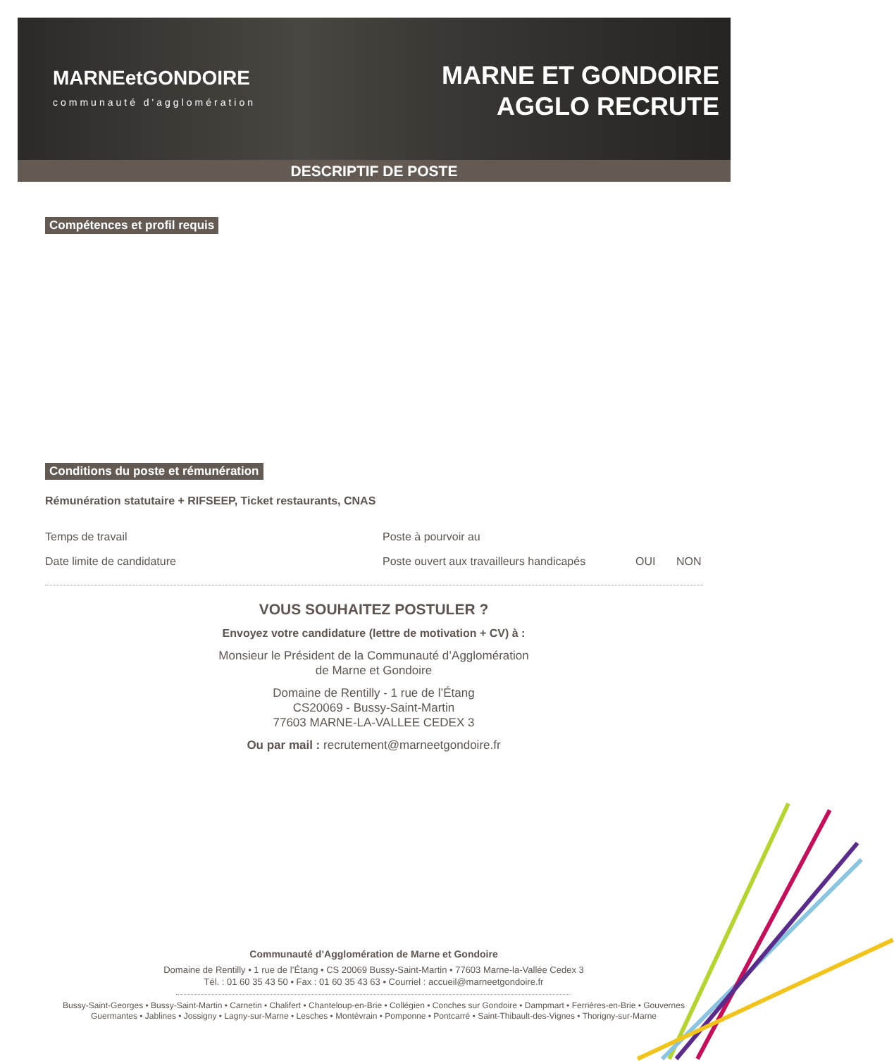MARNEetGONDOIRE
communauté d'agglomération
MARNE ET GONDOIRE
AGGLO RECRUTE
DESCRIPTIF DE POSTE
Compétences et profil requis
Conditions du poste et rémunération
Rémunération statutaire + RIFSEEP, Ticket restaurants, CNAS
Temps de travail Poste à pourvoir au
Date limite de candidature
Poste ouvert aux travailleurs handicapés
OUI NON
VOUS SOUHAITEZ POSTULER ?
Envoyez votre candidature (lettre de motivation + CV) à :
Monsieur le Président de la Communauté d’Agglomération
de Marne et Gondoire
Domaine de Rentilly - 1 rue de l’Étang
CS20069 - Bussy-Saint-Martin
77603 MARNE-LA-VALLEE CEDEX 3
Ou par mail : recrutement@marneetgondoire.fr
Communauté d’Agglomération de Marne et Gondoire
Domaine de Rentilly • 1 rue de l’Étang • CS 20069 Bussy-Saint-Martin • 77603 Marne-la-Vallée Cedex 3
Tél. : 01 60 35 43 50 • Fax : 01 60 35 43 63 • Courriel : accueil@marneetgondoire.fr
Bussy-Saint-Georges • Bussy-Saint-Martin • Carnetin • Chalifert • Chanteloup-en-Brie • Collégien • Conches sur Gondoire • Dampmart • Ferrières-en-Brie • Gouvernes
Guermantes • Jablines • Jossigny • Lagny-sur-Marne • Lesches • Montévrain • Pomponne • Pontcarré • Saint-Thibault-des-Vignes • Thorigny-sur-Marne